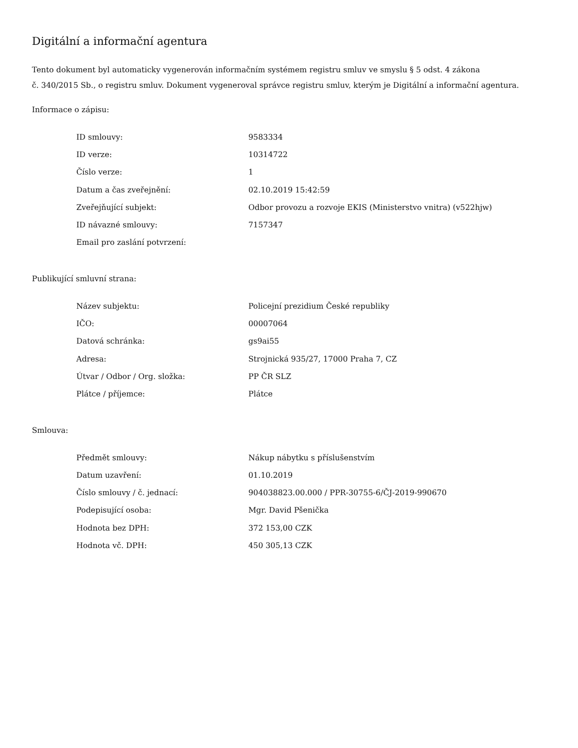Digitální a informační agentura
Tento dokument byl automaticky vygenerován informačním systémem registru smluv ve smyslu § 5 odst. 4 zákona
č. 340/2015 Sb., o registru smluv. Dokument vygeneroval správce registru smluv, kterým je Digitální a informační agentura.
Informace o zápisu:
| ID smlouvy: | 9583334 |
| ID verze: | 10314722 |
| Číslo verze: | 1 |
| Datum a čas zveřejnění: | 02.10.2019 15:42:59 |
| Zveřejňující subjekt: | Odbor provozu a rozvoje EKIS (Ministerstvo vnitra) (v522hjw) |
| ID návazné smlouvy: | 7157347 |
| Email pro zaslání potvrzení: | |
Publikující smluvní strana:
| Název subjektu: | Policejní prezidium České republiky |
| IČO: | 00007064 |
| Datová schránka: | gs9ai55 |
| Adresa: | Strojnická 935/27, 17000 Praha 7, CZ |
| Útvar / Odbor / Org. složka: | PP ČR SLZ |
| Plátce / příjemce: | Plátce |
Smlouva:
| Předmět smlouvy: | Nákup nábytku s příslušenstvím |
| Datum uzavření: | 01.10.2019 |
| Číslo smlouvy / č. jednací: | 904038823.00.000 / PPR-30755-6/ČJ-2019-990670 |
| Podepisující osoba: | Mgr. David Pšenička |
| Hodnota bez DPH: | 372 153,00 CZK |
| Hodnota vč. DPH: | 450 305,13 CZK |